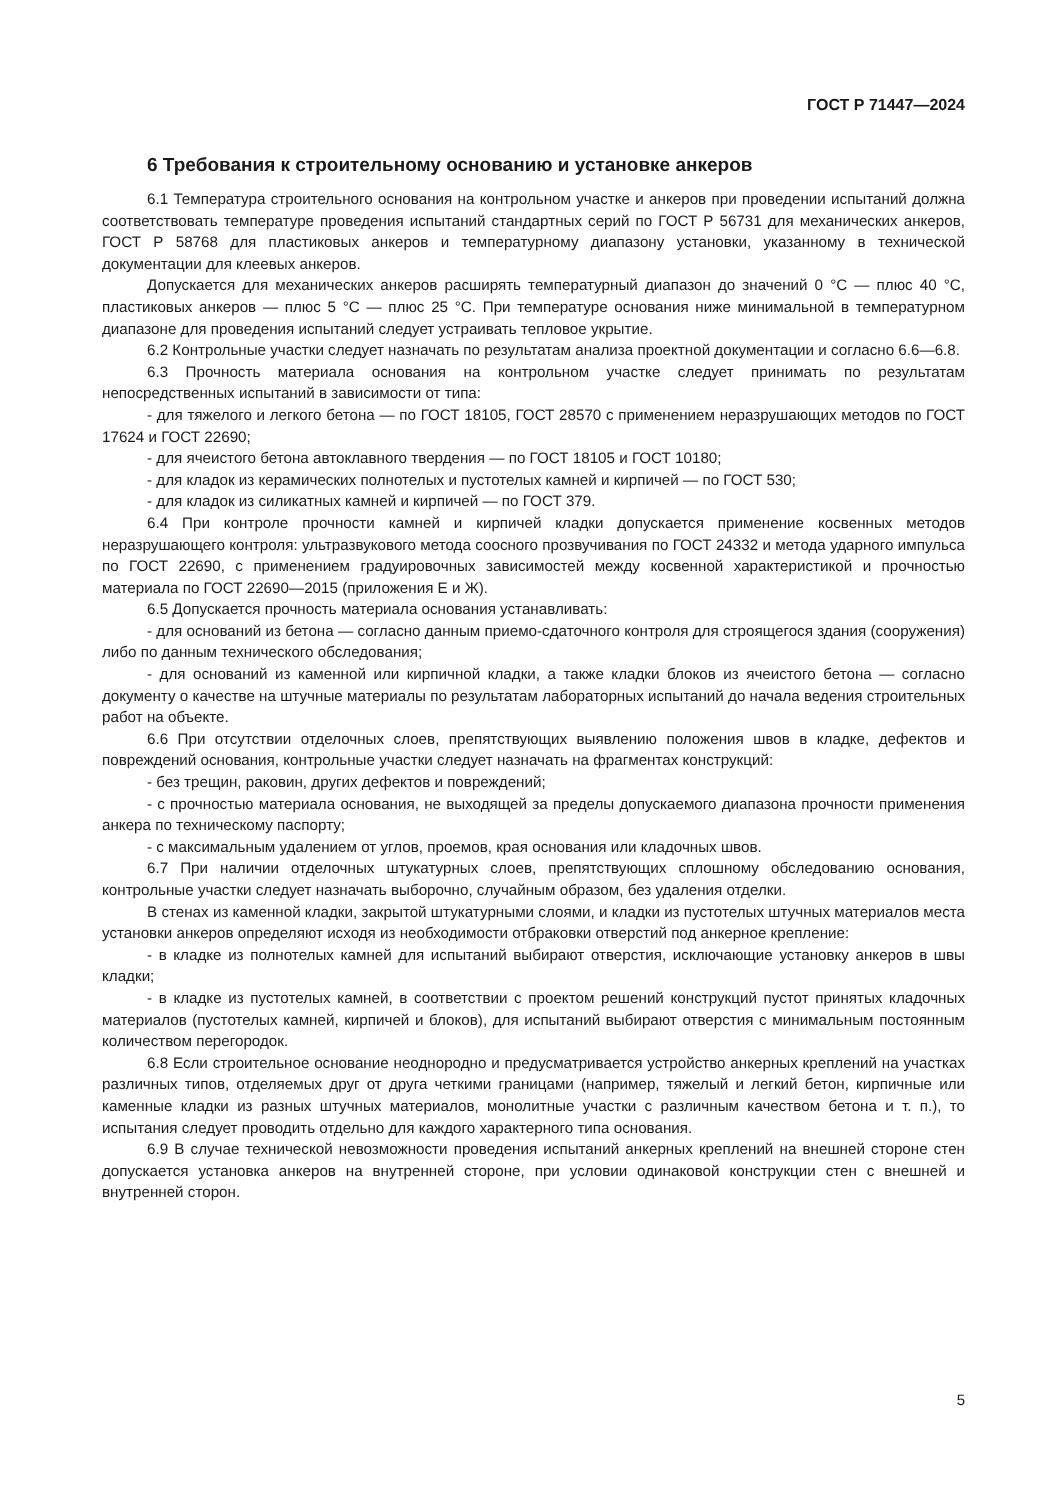ГОСТ Р 71447—2024
6 Требования к строительному основанию и установке анкеров
6.1 Температура строительного основания на контрольном участке и анкеров при проведении испытаний должна соответствовать температуре проведения испытаний стандартных серий по ГОСТ Р 56731 для механических анкеров, ГОСТ Р 58768 для пластиковых анкеров и температурному диапазону установки, указанному в технической документации для клеевых анкеров.
Допускается для механических анкеров расширять температурный диапазон до значений 0 °С — плюс 40 °С, пластиковых анкеров — плюс 5 °С — плюс 25 °С. При температуре основания ниже минимальной в температурном диапазоне для проведения испытаний следует устраивать тепловое укрытие.
6.2 Контрольные участки следует назначать по результатам анализа проектной документации и согласно 6.6—6.8.
6.3 Прочность материала основания на контрольном участке следует принимать по результатам непосредственных испытаний в зависимости от типа:
- для тяжелого и легкого бетона — по ГОСТ 18105, ГОСТ 28570 с применением неразрушающих методов по ГОСТ 17624 и ГОСТ 22690;
- для ячеистого бетона автоклавного твердения — по ГОСТ 18105 и ГОСТ 10180;
- для кладок из керамических полнотелых и пустотелых камней и кирпичей — по ГОСТ 530;
- для кладок из силикатных камней и кирпичей — по ГОСТ 379.
6.4 При контроле прочности камней и кирпичей кладки допускается применение косвенных методов неразрушающего контроля: ультразвукового метода соосного прозвучивания по ГОСТ 24332 и метода ударного импульса по ГОСТ 22690, с применением градуировочных зависимостей между косвенной характеристикой и прочностью материала по ГОСТ 22690—2015 (приложения Е и Ж).
6.5 Допускается прочность материала основания устанавливать:
- для оснований из бетона — согласно данным приемо-сдаточного контроля для строящегося здания (сооружения) либо по данным технического обследования;
- для оснований из каменной или кирпичной кладки, а также кладки блоков из ячеистого бетона — согласно документу о качестве на штучные материалы по результатам лабораторных испытаний до начала ведения строительных работ на объекте.
6.6 При отсутствии отделочных слоев, препятствующих выявлению положения швов в кладке, дефектов и повреждений основания, контрольные участки следует назначать на фрагментах конструкций:
- без трещин, раковин, других дефектов и повреждений;
- с прочностью материала основания, не выходящей за пределы допускаемого диапазона прочности применения анкера по техническому паспорту;
- с максимальным удалением от углов, проемов, края основания или кладочных швов.
6.7 При наличии отделочных штукатурных слоев, препятствующих сплошному обследованию основания, контрольные участки следует назначать выборочно, случайным образом, без удаления отделки.
В стенах из каменной кладки, закрытой штукатурными слоями, и кладки из пустотелых штучных материалов места установки анкеров определяют исходя из необходимости отбраковки отверстий под анкерное крепление:
- в кладке из полнотелых камней для испытаний выбирают отверстия, исключающие установку анкеров в швы кладки;
- в кладке из пустотелых камней, в соответствии с проектом решений конструкций пустот принятых кладочных материалов (пустотелых камней, кирпичей и блоков), для испытаний выбирают отверстия с минимальным постоянным количеством перегородок.
6.8 Если строительное основание неоднородно и предусматривается устройство анкерных креплений на участках различных типов, отделяемых друг от друга четкими границами (например, тяжелый и легкий бетон, кирпичные или каменные кладки из разных штучных материалов, монолитные участки с различным качеством бетона и т. п.), то испытания следует проводить отдельно для каждого характерного типа основания.
6.9 В случае технической невозможности проведения испытаний анкерных креплений на внешней стороне стен допускается установка анкеров на внутренней стороне, при условии одинаковой конструкции стен с внешней и внутренней сторон.
5